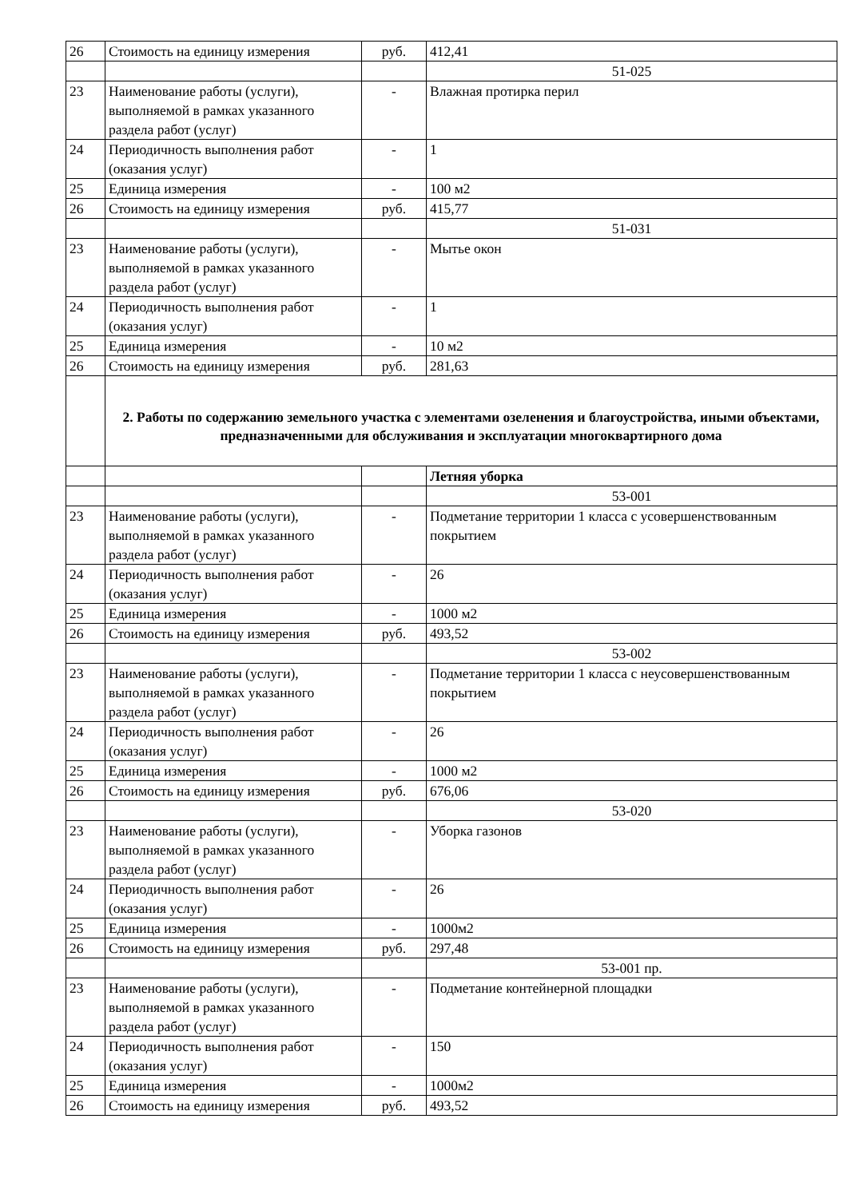| 26 | Стоимость на единицу измерения | руб. | 412,41 |
| | | | 51-025 |
| 23 | Наименование работы (услуги), выполняемой в рамках указанного раздела работ (услуг) | - | Влажная протирка перил |
| 24 | Периодичность выполнения работ (оказания услуг) | - | 1 |
| 25 | Единица измерения | - | 100 м2 |
| 26 | Стоимость на единицу измерения | руб. | 415,77 |
| | | | 51-031 |
| 23 | Наименование работы (услуги), выполняемой в рамках указанного раздела работ (услуг) | - | Мытье окон |
| 24 | Периодичность выполнения работ (оказания услуг) | - | 1 |
| 25 | Единица измерения | - | 10 м2 |
| 26 | Стоимость на единицу измерения | руб. | 281,63 |
| | 2. Работы по содержанию земельного участка с элементами озеленения и благоустройства, иными объектами, предназначенными для обслуживания и эксплуатации многоквартирного дома | | |
| | | | Летняя уборка |
| | | | 53-001 |
| 23 | Наименование работы (услуги), выполняемой в рамках указанного раздела работ (услуг) | - | Подметание территории 1 класса с усовершенствованным покрытием |
| 24 | Периодичность выполнения работ (оказания услуг) | - | 26 |
| 25 | Единица измерения | - | 1000 м2 |
| 26 | Стоимость на единицу измерения | руб. | 493,52 |
| | | | 53-002 |
| 23 | Наименование работы (услуги), выполняемой в рамках указанного раздела работ (услуг) | - | Подметание территории 1 класса с неусовершенствованным покрытием |
| 24 | Периодичность выполнения работ (оказания услуг) | - | 26 |
| 25 | Единица измерения | - | 1000 м2 |
| 26 | Стоимость на единицу измерения | руб. | 676,06 |
| | | | 53-020 |
| 23 | Наименование работы (услуги), выполняемой в рамках указанного раздела работ (услуг) | - | Уборка газонов |
| 24 | Периодичность выполнения работ (оказания услуг) | - | 26 |
| 25 | Единица измерения | - | 1000м2 |
| 26 | Стоимость на единицу измерения | руб. | 297,48 |
| | | | 53-001 пр. |
| 23 | Наименование работы (услуги), выполняемой в рамках указанного раздела работ (услуг) | - | Подметание контейнерной площадки |
| 24 | Периодичность выполнения работ (оказания услуг) | - | 150 |
| 25 | Единица измерения | - | 1000м2 |
| 26 | Стоимость на единицу измерения | руб. | 493,52 |